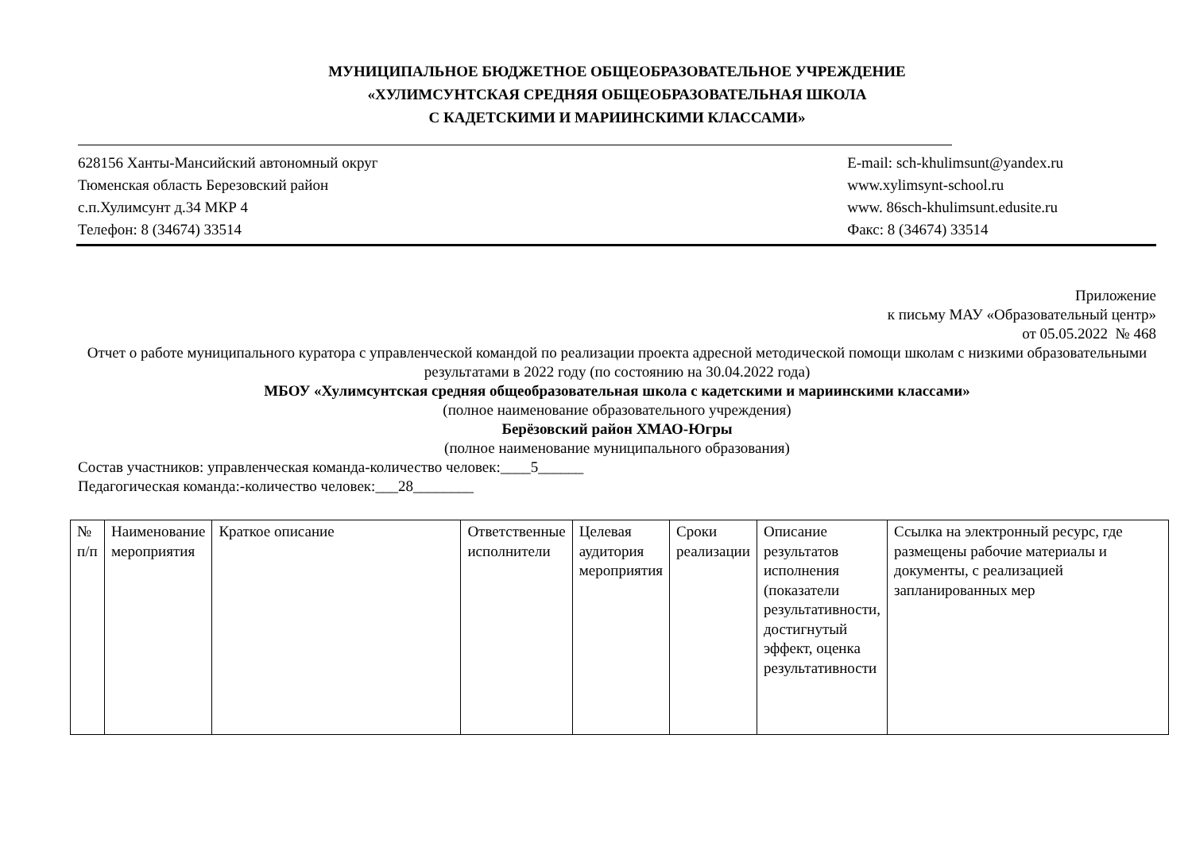МУНИЦИПАЛЬНОЕ БЮДЖЕТНОЕ ОБЩЕОБРАЗОВАТЕЛЬНОЕ УЧРЕЖДЕНИЕ
«ХУЛИМСУНТСКАЯ СРЕДНЯЯ ОБЩЕОБРАЗОВАТЕЛЬНАЯ ШКОЛА
С КАДЕТСКИМИ И МАРИИНСКИМИ КЛАССАМИ»
628156 Ханты-Мансийский автономный округ
Тюменская область Березовский район
с.п.Хулимсунт д.34 МКР 4
Телефон: 8 (34674) 33514
E-mail: sch-khulimsunt@yandex.ru
www.xylimsynt-school.ru
www. 86sch-khulimsunt.edusite.ru
Факс: 8 (34674) 33514
Приложение
к письму МАУ «Образовательный центр»
от 05.05.2022 № 468
Отчет о работе муниципального куратора с управленческой командой по реализации проекта адресной методической помощи школам с низкими образовательными результатами в 2022 году (по состоянию на 30.04.2022 года)
МБОУ «Хулимсунтская средняя общеобразовательная школа с кадетскими и мариинскими классами»
(полное наименование образовательного учреждения)
Берёзовский район ХМАО-Югры
(полное наименование муниципального образования)
Состав участников: управленческая команда-количество человек:____5______
Педагогическая команда:-количество человек:___28________
| № п/п | Наименование мероприятия | Краткое описание | Ответственные исполнители | Целевая аудитория мероприятия | Сроки реализации | Описание результатов исполнения (показатели результативности, достигнутый эффект, оценка результативности | Ссылка на электронный ресурс, где размещены рабочие материалы и документы, с реализацией запланированных мер |